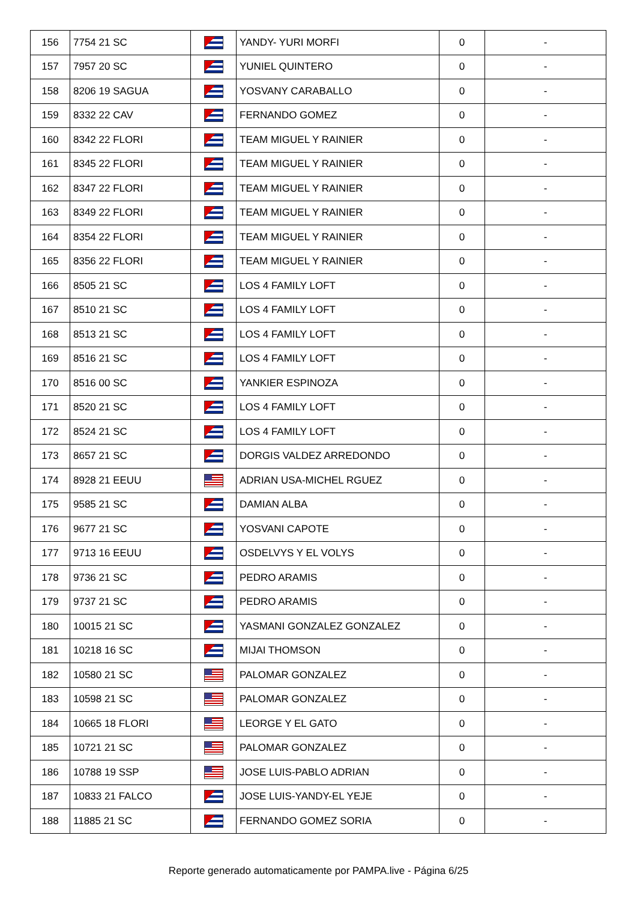| 156 | 7754 21 SC | | YANDY- YURI MORFI | 0 | - |
| 157 | 7957 20 SC | | YUNIEL QUINTERO | 0 | - |
| 158 | 8206 19 SAGUA | | YOSVANY CARABALLO | 0 | - |
| 159 | 8332 22 CAV | | FERNANDO GOMEZ | 0 | - |
| 160 | 8342 22 FLORI | | TEAM MIGUEL Y RAINIER | 0 | - |
| 161 | 8345 22 FLORI | | TEAM MIGUEL Y RAINIER | 0 | - |
| 162 | 8347 22 FLORI | | TEAM MIGUEL Y RAINIER | 0 | - |
| 163 | 8349 22 FLORI | | TEAM MIGUEL Y RAINIER | 0 | - |
| 164 | 8354 22 FLORI | | TEAM MIGUEL Y RAINIER | 0 | - |
| 165 | 8356 22 FLORI | | TEAM MIGUEL Y RAINIER | 0 | - |
| 166 | 8505 21 SC | | LOS 4 FAMILY LOFT | 0 | - |
| 167 | 8510 21 SC | | LOS 4 FAMILY LOFT | 0 | - |
| 168 | 8513 21 SC | | LOS 4 FAMILY LOFT | 0 | - |
| 169 | 8516 21 SC | | LOS 4 FAMILY LOFT | 0 | - |
| 170 | 8516 00 SC | | YANKIER ESPINOZA | 0 | - |
| 171 | 8520 21 SC | | LOS 4 FAMILY LOFT | 0 | - |
| 172 | 8524 21 SC | | LOS 4 FAMILY LOFT | 0 | - |
| 173 | 8657 21 SC | | DORGIS VALDEZ ARREDONDO | 0 | - |
| 174 | 8928 21 EEUU | | ADRIAN USA-MICHEL RGUEZ | 0 | - |
| 175 | 9585 21 SC | | DAMIAN ALBA | 0 | - |
| 176 | 9677 21 SC | | YOSVANI CAPOTE | 0 | - |
| 177 | 9713 16 EEUU | | OSDELVYS Y EL VOLYS | 0 | - |
| 178 | 9736 21 SC | | PEDRO ARAMIS | 0 | - |
| 179 | 9737 21 SC | | PEDRO ARAMIS | 0 | - |
| 180 | 10015 21 SC | | YASMANI GONZALEZ GONZALEZ | 0 | - |
| 181 | 10218 16 SC | | MIJAI THOMSON | 0 | - |
| 182 | 10580 21 SC | | PALOMAR GONZALEZ | 0 | - |
| 183 | 10598 21 SC | | PALOMAR GONZALEZ | 0 | - |
| 184 | 10665 18 FLORI | | LEORGE Y EL GATO | 0 | - |
| 185 | 10721 21 SC | | PALOMAR GONZALEZ | 0 | - |
| 186 | 10788 19 SSP | | JOSE LUIS-PABLO ADRIAN | 0 | - |
| 187 | 10833 21 FALCO | | JOSE LUIS-YANDY-EL YEJE | 0 | - |
| 188 | 11885 21 SC | | FERNANDO GOMEZ SORIA | 0 | - |
Reporte generado automaticamente por PAMPA.live - Página 6/25